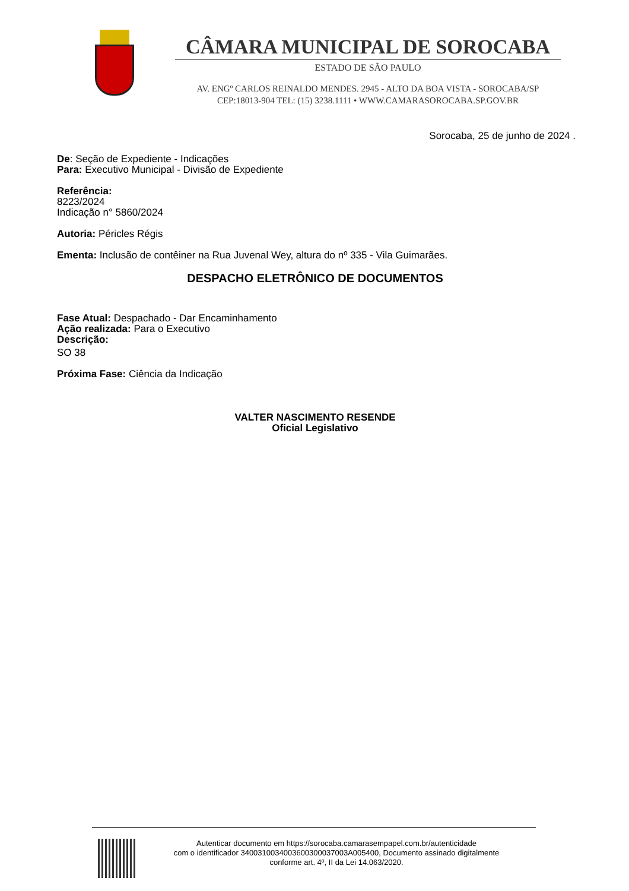CÂMARA MUNICIPAL DE SOROCABA
ESTADO DE SÃO PAULO
AV. ENGº CARLOS REINALDO MENDES. 2945 - ALTO DA BOA VISTA - SOROCABA/SP
CEP:18013-904 TEL: (15) 3238.1111 • WWW.CAMARASOROCABA.SP.GOV.BR
Sorocaba, 25 de junho de 2024 .
De: Seção de Expediente - Indicações
Para: Executivo Municipal - Divisão de Expediente
Referência:
8223/2024
Indicação n° 5860/2024
Autoria: Péricles Régis
Ementa: Inclusão de contêiner na Rua Juvenal Wey, altura do nº 335 - Vila Guimarães.
DESPACHO ELETRÔNICO DE DOCUMENTOS
Fase Atual: Despachado - Dar Encaminhamento
Ação realizada: Para o Executivo
Descrição:
SO 38
Próxima Fase: Ciência da Indicação
VALTER NASCIMENTO RESENDE
Oficial Legislativo
Autenticar documento em https://sorocaba.camarasempapel.com.br/autenticidade
com o identificador 340031003400360030003700​3A005400, Documento assinado digitalmente
conforme art. 4º, II da Lei 14.063/2020.